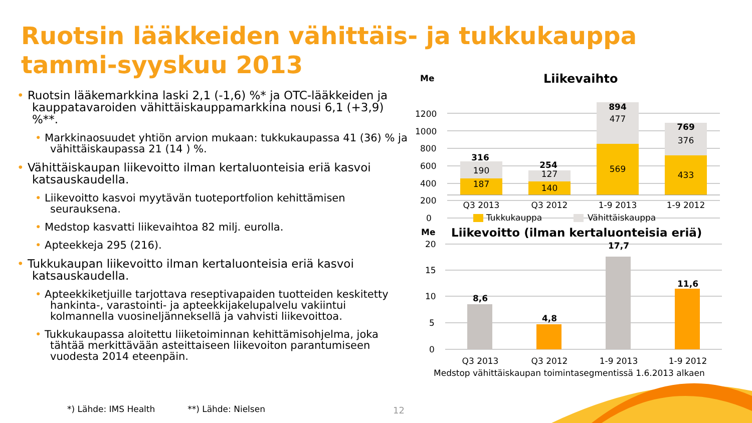Ruotsin lääkkeiden vähittäis- ja tukkukauppa
tammi-syyskuu 2013
• Ruotsin lääkemarkkina laski 2,1 (-1,6) %* ja OTC-lääkkeiden ja kauppatavaroiden vähittäiskauppamarkkina nousi 6,1 (+3,9) %**.
• Markkinaosuudet yhtiön arvion mukaan: tukkukaupassa 41 (36) % ja vähittäiskaupassa 21 (14 ) %.
• Vähittäiskaupan liikevoitto ilman kertaluonteisia eriä kasvoi katsauskaudella.
• Liikevoitto kasvoi myytävän tuoteportfolion kehittämisen seurauksena.
• Medstop kasvatti liikevaihtoa 82 milj. eurolla.
• Apteekkeja 295 (216).
• Tukkukaupan liikevoitto ilman kertaluonteisia eriä kasvoi katsauskaudella.
• Apteekkiketjuille tarjottava reseptivapaiden tuotteiden keskitetty hankinta-, varastointi- ja apteekkijakelupalvelu vakiintui kolmannella vuosineljänneksellä ja vahvisti liikevoittoa.
• Tukkukaupassa aloitettu liiketoiminnan kehittämisohjelma, joka tähtää merkittävään asteittaiseen liikevoiton parantumiseen vuodesta 2014 eteenpäin.
*) Lähde: IMS Health **) Lähde: Nielsen
12
Me
Liikevaihto
1200
1000
800
600
400
200
0
316
190
187
254
127
140
894
477
569
769
376
433
Q3 2013
Q3 2012
1-9 2013
1-9 2012
Tukkukauppa
Vähittäiskauppa
Me
Liikevoitto (ilman kertaluonteisia eriä)
20
15
10
5
0
8,6
4,8
17,7
11,6
Q3 2013
Q3 2012
1-9 2013
1-9 2012
Medstop vähittäiskaupan toimintasegmentissä 1.6.2013 alkaen